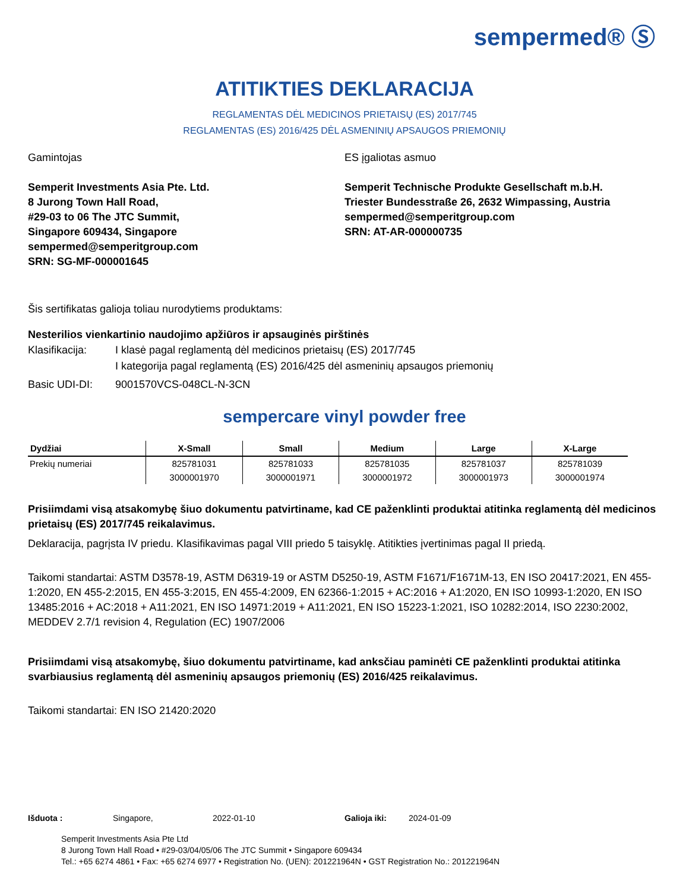sempermed® Ⓢ
ATITIKTIES DEKLARACIJA
REGLAMENTAS DĖL MEDICINOS PRIETAISŲ (ES) 2017/745
REGLAMENTAS (ES) 2016/425 DĖL ASMENINIŲ APSAUGOS PRIEMONIŲ
Gamintojas
Semperit Investments Asia Pte. Ltd.
8 Jurong Town Hall Road,
#29-03 to 06 The JTC Summit,
Singapore 609434, Singapore
sempermed@semperitgroup.com
SRN: SG-MF-000001645
ES įgaliotas asmuo
Semperit Technische Produkte Gesellschaft m.b.H.
Triester Bundesstraße 26, 2632 Wimpassing, Austria
sempermed@semperitgroup.com
SRN: AT-AR-000000735
Šis sertifikatas galioja toliau nurodytiems produktams:
Nesterilios vienkartinio naudojimo apžiūros ir apsauginės pirštinės
| Klasifikacija: | I klasė pagal reglamentą dėl medicinos prietaisų (ES) 2017/745 I kategorija pagal reglamentą (ES) 2016/425 dėl asmeninių apsaugos priemonių |
| Basic UDI-DI: | 9001570VCS-048CL-N-3CN |
sempercare vinyl powder free
| Dydžiai | X-Small | Small | Medium | Large | X-Large |
| --- | --- | --- | --- | --- | --- |
| Prekių numeriai | 825781031 | 825781033 | 825781035 | 825781037 | 825781039 |
| | 3000001970 | 3000001971 | 3000001972 | 3000001973 | 3000001974 |
Prisiimdami visą atsakomybę šiuo dokumentu patvirtiname, kad CE paženklinti produktai atitinka reglamentą dėl medicinos prietaisų (ES) 2017/745 reikalavimus.
Deklaracija, pagrįsta IV priedu. Klasifikavimas pagal VIII priedo 5 taisyklę. Atitikties įvertinimas pagal II priedą.
Taikomi standartai: ASTM D3578-19, ASTM D6319-19 or ASTM D5250-19, ASTM F1671/F1671M-13, EN ISO 20417:2021, EN 455-1:2020, EN 455-2:2015, EN 455-3:2015, EN 455-4:2009, EN 62366-1:2015 + AC:2016 + A1:2020, EN ISO 10993-1:2020, EN ISO 13485:2016 + AC:2018 + A11:2021, EN ISO 14971:2019 + A11:2021, EN ISO 15223-1:2021, ISO 10282:2014, ISO 2230:2002, MEDDEV 2.7/1 revision 4, Regulation (EC) 1907/2006
Prisiimdami visą atsakomybę, šiuo dokumentu patvirtiname, kad anksčiau paminėti CE paženklinti produktai atitinka svarbiausius reglamentą dėl asmeninių apsaugos priemonių (ES) 2016/425 reikalavimus.
Taikomi standartai: EN ISO 21420:2020
Išduota : Singapore, 2022-01-10 Galioja iki: 2024-01-09
Semperit Investments Asia Pte Ltd
8 Jurong Town Hall Road • #29-03/04/05/06 The JTC Summit • Singapore 609434
Tel.: +65 6274 4861 • Fax: +65 6274 6977 • Registration No. (UEN): 201221964N • GST Registration No.: 201221964N